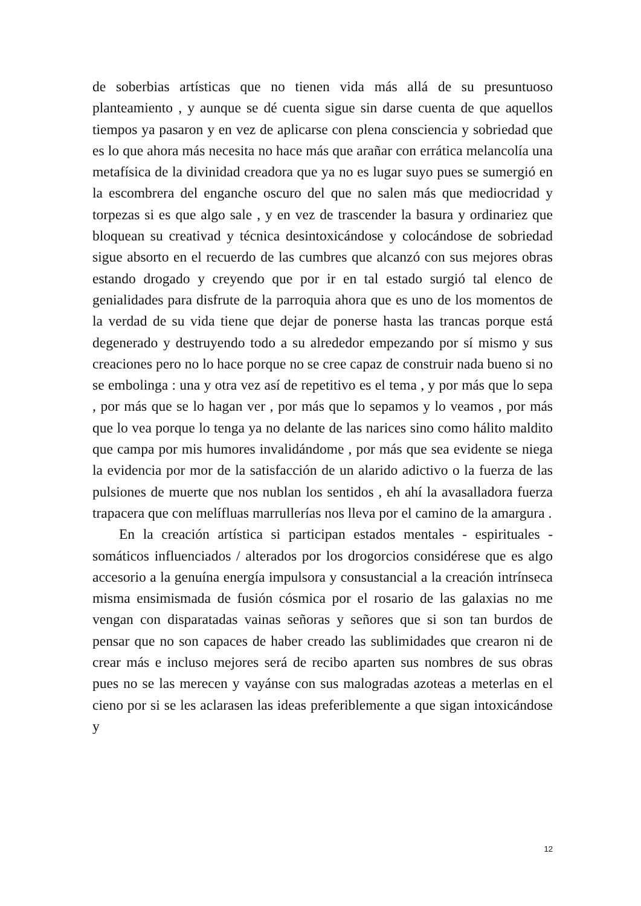de soberbias artísticas que no tienen vida más allá de su presuntuoso planteamiento , y aunque se dé cuenta sigue sin darse cuenta de que aquellos tiempos ya pasaron y en vez de aplicarse con plena consciencia y sobriedad que es lo que ahora más necesita no hace más que arañar con errática melancolía una metafísica de la divinidad creadora que ya no es lugar suyo pues se sumergió en la escombrera del enganche oscuro del que no salen más que mediocridad y torpezas si es que algo sale , y en vez de trascender la basura y ordinariez que bloquean su creativad y técnica desintoxicándose y colocándose de sobriedad sigue absorto en el recuerdo de las cumbres que alcanzó con sus mejores obras estando drogado y creyendo que por ir en tal estado surgió tal elenco de genialidades para disfrute de la parroquia ahora que es uno de los momentos de la verdad de su vida tiene que dejar de ponerse hasta las trancas porque está degenerado y destruyendo todo a su alrededor empezando por sí mismo y sus creaciones pero no lo hace porque no se cree capaz de construir nada bueno si no se embolinga : una y otra vez así de repetitivo es el tema , y por más que lo sepa , por más que se lo hagan ver , por más que lo sepamos y lo veamos , por más que lo vea porque lo tenga ya no delante de las narices sino como hálito maldito que campa por mis humores invalidándome , por más que sea evidente se niega la evidencia por mor de la satisfacción de un alarido adictivo o la fuerza de las pulsiones de muerte que nos nublan los sentidos , eh ahí la avasalladora fuerza trapacera que con melífluas marrullerías nos lleva por el camino de la amargura .
En la creación artística si participan estados mentales - espirituales - somáticos influenciados / alterados por los drogorcios considérese que es algo accesorio a la genuína energía impulsora y consustancial a la creación intrínseca misma ensimismada de fusión cósmica por el rosario de las galaxias no me vengan con disparatadas vainas señoras y señores que si son tan burdos de pensar que no son capaces de haber creado las sublimidades que crearon ni de crear más e incluso mejores será de recibo aparten sus nombres de sus obras pues no se las merecen y vayánse con sus malogradas azoteas a meterlas en el cieno por si se les aclarasen las ideas preferiblemente a que sigan intoxicándose y
12